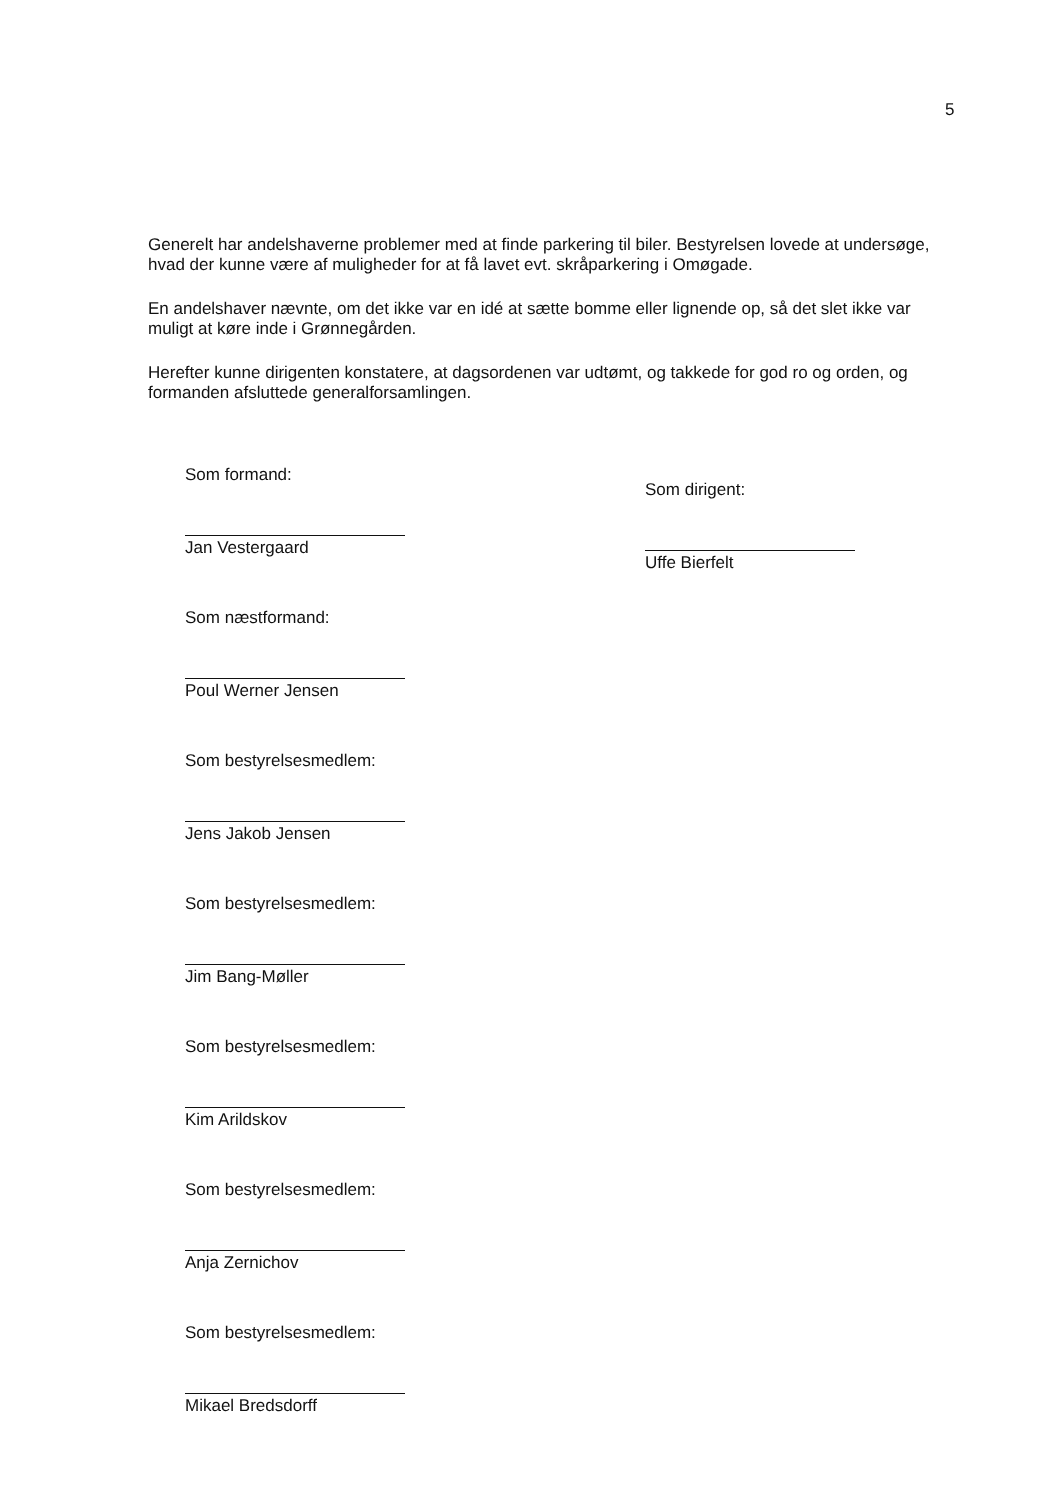5
Generelt har andelshaverne problemer med at finde parkering til biler. Bestyrelsen lovede at undersøge, hvad der kunne være af muligheder for at få lavet evt. skråparkering i Omøgade.
En andelshaver nævnte, om det ikke var en idé at sætte bomme eller lignende op, så det slet ikke var muligt at køre inde i Grønnegården.
Herefter kunne dirigenten konstatere, at dagsordenen var udtømt, og takkede for god ro og orden, og formanden afsluttede generalforsamlingen.
Som formand:
Jan Vestergaard
Som næstformand:
Poul Werner Jensen
Som bestyrelsesmedlem:
Jens Jakob Jensen
Som bestyrelsesmedlem:
Jim Bang-Møller
Som bestyrelsesmedlem:
Kim Arildskov
Som bestyrelsesmedlem:
Anja Zernichov
Som bestyrelsesmedlem:
Mikael Bredsdorff
Som dirigent:
Uffe Bierfelt